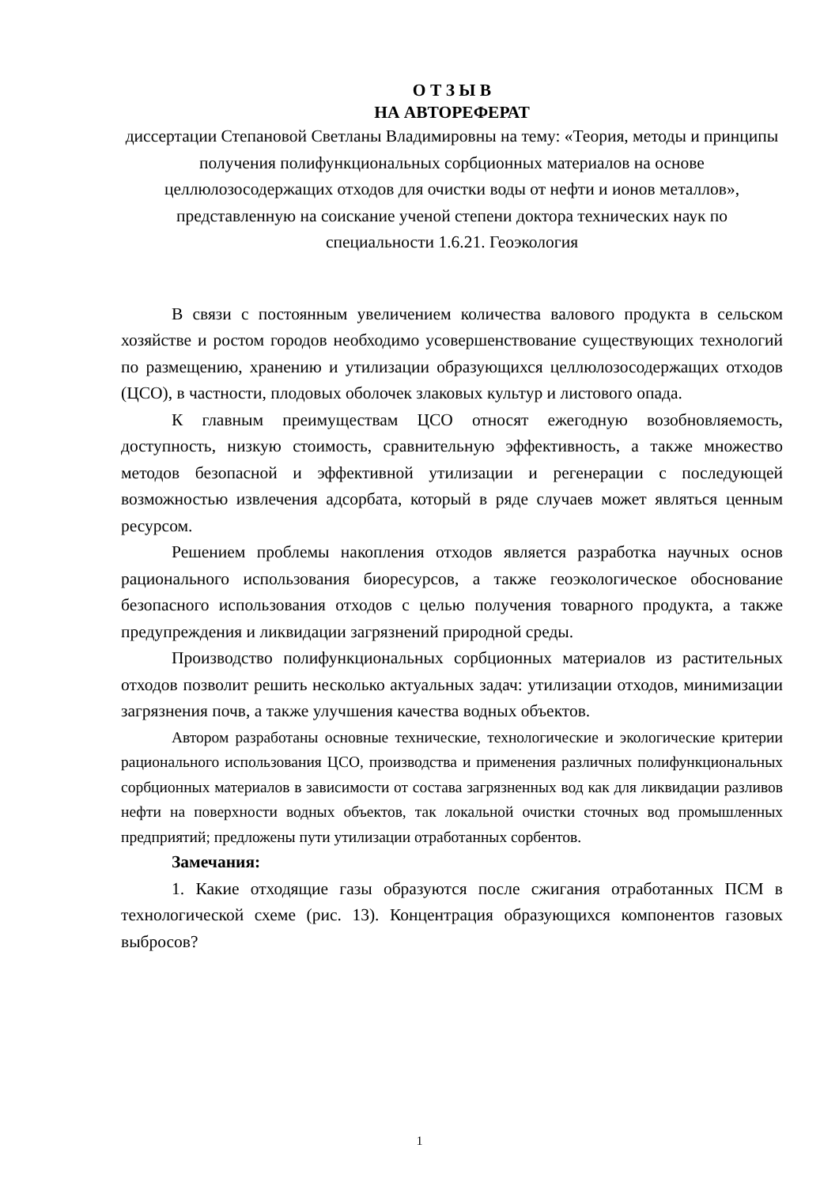О Т З Ы В
НА АВТОРЕФЕРАТ
диссертации Степановой Светланы Владимировны на тему: «Теория, методы и принципы получения полифункциональных сорбционных материалов на основе целлюлозосодержащих отходов для очистки воды от нефти и ионов металлов», представленную на соискание ученой степени доктора технических наук по специальности 1.6.21. Геоэкология
В связи с постоянным увеличением количества валового продукта в сельском хозяйстве и ростом городов необходимо усовершенствование существующих технологий по размещению, хранению и утилизации образующихся целлюлозосодержащих отходов (ЦСО), в частности, плодовых оболочек злаковых культур и листового опада.
К главным преимуществам ЦСО относят ежегодную возобновляемость, доступность, низкую стоимость, сравнительную эффективность, а также множество методов безопасной и эффективной утилизации и регенерации с последующей возможностью извлечения адсорбата, который в ряде случаев может являться ценным ресурсом.
Решением проблемы накопления отходов является разработка научных основ рационального использования биоресурсов, а также геоэкологическое обоснование безопасного использования отходов с целью получения товарного продукта, а также предупреждения и ликвидации загрязнений природной среды.
Производство полифункциональных сорбционных материалов из растительных отходов позволит решить несколько актуальных задач: утилизации отходов, минимизации загрязнения почв, а также улучшения качества водных объектов.
Автором разработаны основные технические, технологические и экологические критерии рационального использования ЦСО, производства и применения различных полифункциональных сорбционных материалов в зависимости от состава загрязненных вод как для ликвидации разливов нефти на поверхности водных объектов, так локальной очистки сточных вод промышленных предприятий; предложены пути утилизации отработанных сорбентов.
Замечания:
1. Какие отходящие газы образуются после сжигания отработанных ПСМ в технологической схеме (рис. 13). Концентрация образующихся компонентов газовых выбросов?
1